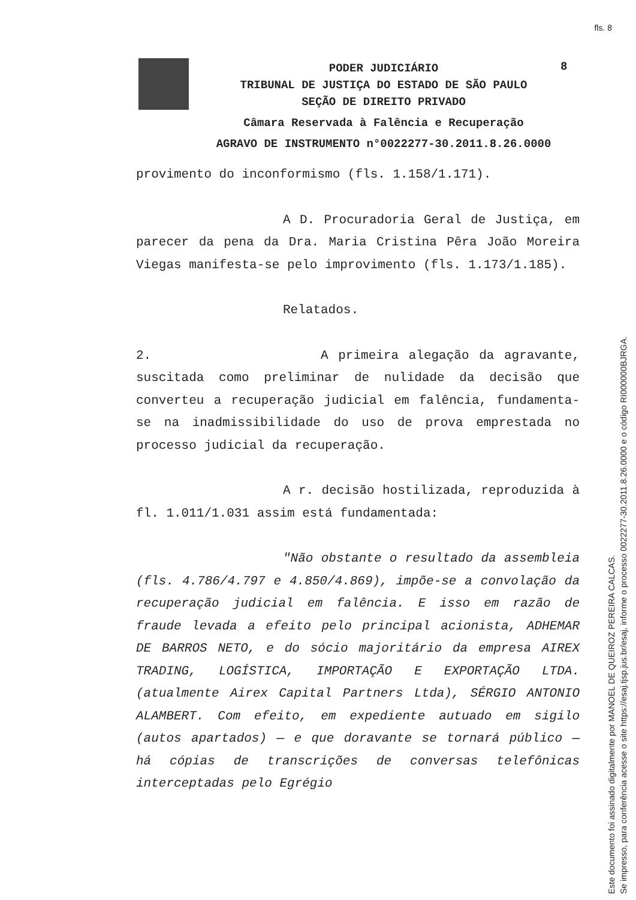fls. 8
PODER JUDICIÁRIO
TRIBUNAL DE JUSTIÇA DO ESTADO DE SÃO PAULO
SEÇÃO DE DIREITO PRIVADO
Câmara Reservada à Falência e Recuperação
AGRAVO DE INSTRUMENTO n°0022277-30.2011.8.26.0000
8
provimento do inconformismo (fls. 1.158/1.171).
A D. Procuradoria Geral de Justiça, em parecer da pena da Dra. Maria Cristina Pêra João Moreira Viegas manifesta-se pelo improvimento (fls. 1.173/1.185).
Relatados.
2. A primeira alegação da agravante, suscitada como preliminar de nulidade da decisão que converteu a recuperação judicial em falência, fundamenta-se na inadmissibilidade do uso de prova emprestada no processo judicial da recuperação.
A r. decisão hostilizada, reproduzida à fl. 1.011/1.031 assim está fundamentada:
"Não obstante o resultado da assembleia (fls. 4.786/4.797 e 4.850/4.869), impõe-se a convolação da recuperação judicial em falência. E isso em razão de fraude levada a efeito pelo principal acionista, ADHEMAR DE BARROS NETO, e do sócio majoritário da empresa AIREX TRADING, LOGÍSTICA, IMPORTAÇÃO E EXPORTAÇÃO LTDA. (atualmente Airex Capital Partners Ltda), SÉRGIO ANTONIO ALAMBERT. Com efeito, em expediente autuado em sigilo (autos apartados) — e que doravante se tornará público — há cópias de transcrições de conversas telefônicas interceptadas pelo Egrégio
Este documento foi assinado digitalmente por MANOEL DE QUEIROZ PEREIRA CALCAS.
Se impresso, para conferência acesse o site https://esaj.tjsp.jus.br/esaj, informe o processo 0022277-30.2011.8.26.0000 e o código RI000000BJRGA.